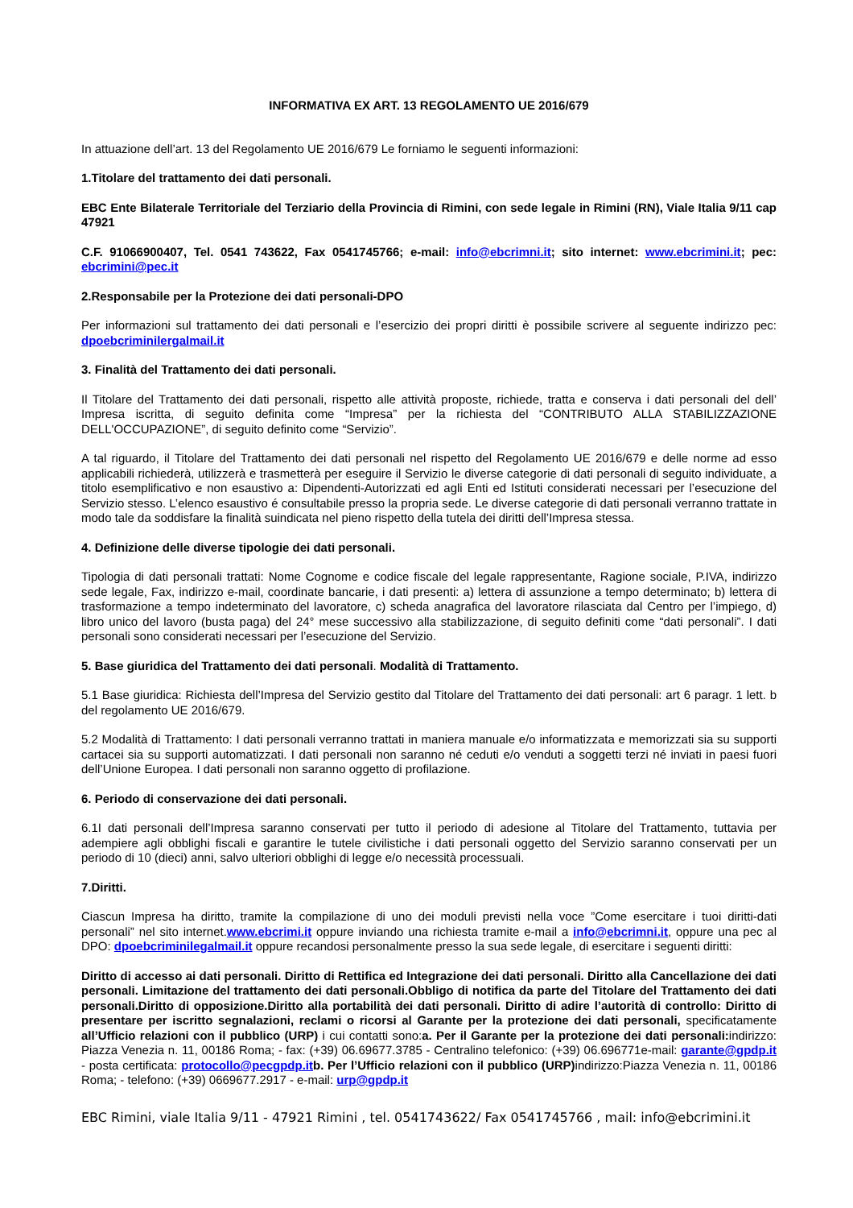INFORMATIVA EX ART. 13 REGOLAMENTO UE 2016/679
In attuazione dell’art. 13 del Regolamento UE 2016/679 Le forniamo le seguenti informazioni:
1.Titolare del trattamento dei dati personali.
EBC Ente Bilaterale Territoriale del Terziario della Provincia di Rimini, con sede legale in Rimini (RN), Viale Italia 9/11 cap 47921
C.F. 91066900407, Tel. 0541 743622, Fax 0541745766; e-mail: info@ebcrimni.it; sito internet: www.ebcrimini.it; pec: ebcrimini@pec.it
2.Responsabile per la Protezione dei dati personali-DPO
Per informazioni sul trattamento dei dati personali e l’esercizio dei propri diritti è possibile scrivere al seguente indirizzo pec: dpoebcriminilergalmail.it
3. Finalità del Trattamento dei dati personali.
Il Titolare del Trattamento dei dati personali, rispetto alle attività proposte, richiede, tratta e conserva i dati personali del dell’ Impresa iscritta, di seguito definita come “Impresa” per la richiesta del “CONTRIBUTO ALLA STABILIZZAZIONE DELL'OCCUPAZIONE”, di seguito definito come “Servizio”.
A tal riguardo, il Titolare del Trattamento dei dati personali nel rispetto del Regolamento UE 2016/679 e delle norme ad esso applicabili richiederà, utilizzerà e trasmetterà per eseguire il Servizio le diverse categorie di dati personali di seguito individuate, a titolo esemplificativo e non esaustivo a: Dipendenti-Autorizzati ed agli Enti ed Istituti considerati necessari per l’esecuzione del Servizio stesso. L’elenco esaustivo é consultabile presso la propria sede. Le diverse categorie di dati personali verranno trattate in modo tale da soddisfare la finalità suindicata nel pieno rispetto della tutela dei diritti dell’Impresa stessa.
4. Definizione delle diverse tipologie dei dati personali.
Tipologia di dati personali trattati: Nome Cognome e codice fiscale del legale rappresentante, Ragione sociale, P.IVA, indirizzo sede legale, Fax, indirizzo e-mail, coordinate bancarie, i dati presenti: a) lettera di assunzione a tempo determinato; b) lettera di trasformazione a tempo indeterminato del lavoratore, c) scheda anagrafica del lavoratore rilasciata dal Centro per l’impiego, d) libro unico del lavoro (busta paga) del 24° mese successivo alla stabilizzazione, di seguito definiti come “dati personali”. I dati personali sono considerati necessari per l’esecuzione del Servizio.
5. Base giuridica del Trattamento dei dati personali. Modalità di Trattamento.
5.1 Base giuridica: Richiesta dell’Impresa del Servizio gestito dal Titolare del Trattamento dei dati personali: art 6 paragr. 1 lett. b del regolamento UE 2016/679.
5.2 Modalità di Trattamento: I dati personali verranno trattati in maniera manuale e/o informatizzata e memorizzati sia su supporti cartacei sia su supporti automatizzati. I dati personali non saranno né ceduti e/o venduti a soggetti terzi né inviati in paesi fuori dell’Unione Europea. I dati personali non saranno oggetto di profilazione.
6. Periodo di conservazione dei dati personali.
6.1I dati personali dell’Impresa saranno conservati per tutto il periodo di adesione al Titolare del Trattamento, tuttavia per adempiere agli obblighi fiscali e garantire le tutele civilistiche i dati personali oggetto del Servizio saranno conservati per un periodo di 10 (dieci) anni, salvo ulteriori obblighi di legge e/o necessità processuali.
7.Diritti.
Ciascun Impresa ha diritto, tramite la compilazione di uno dei moduli previsti nella voce ”Come esercitare i tuoi diritti-dati personali” nel sito internet.www.ebcrimi.it oppure inviando una richiesta tramite e-mail a info@ebcrimni.it, oppure una pec al DPO: dpoebcriminilegalmail.it oppure recandosi personalmente presso la sua sede legale, di esercitare i seguenti diritti:
Diritto di accesso ai dati personali. Diritto di Rettifica ed Integrazione dei dati personali. Diritto alla Cancellazione dei dati personali. Limitazione del trattamento dei dati personali.Obbligo di notifica da parte del Titolare del Trattamento dei dati personali.Diritto di opposizione.Diritto alla portabilità dei dati personali. Diritto di adire l’autorità di controllo: Diritto di presentare per iscritto segnalazioni, reclami o ricorsi al Garante per la protezione dei dati personali, specificatamente all’Ufficio relazioni con il pubblico (URP) i cui contatti sono:a. Per il Garante per la protezione dei dati personali: indirizzo: Piazza Venezia n. 11, 00186 Roma; - fax: (+39) 06.69677.3785 - Centralino telefonico: (+39) 06.696771e-mail: garante@gpdp.it - posta certificata: protocollo@pecgpdp.it b. Per l’Ufficio relazioni con il pubblico (URP) indirizzo:Piazza Venezia n. 11, 00186 Roma; - telefono: (+39) 0669677.2917 - e-mail: urp@gpdp.it
EBC Rimini, viale Italia 9/11 - 47921 Rimini , tel. 0541743622/ Fax 0541745766 , mail: info@ebcrimini.it